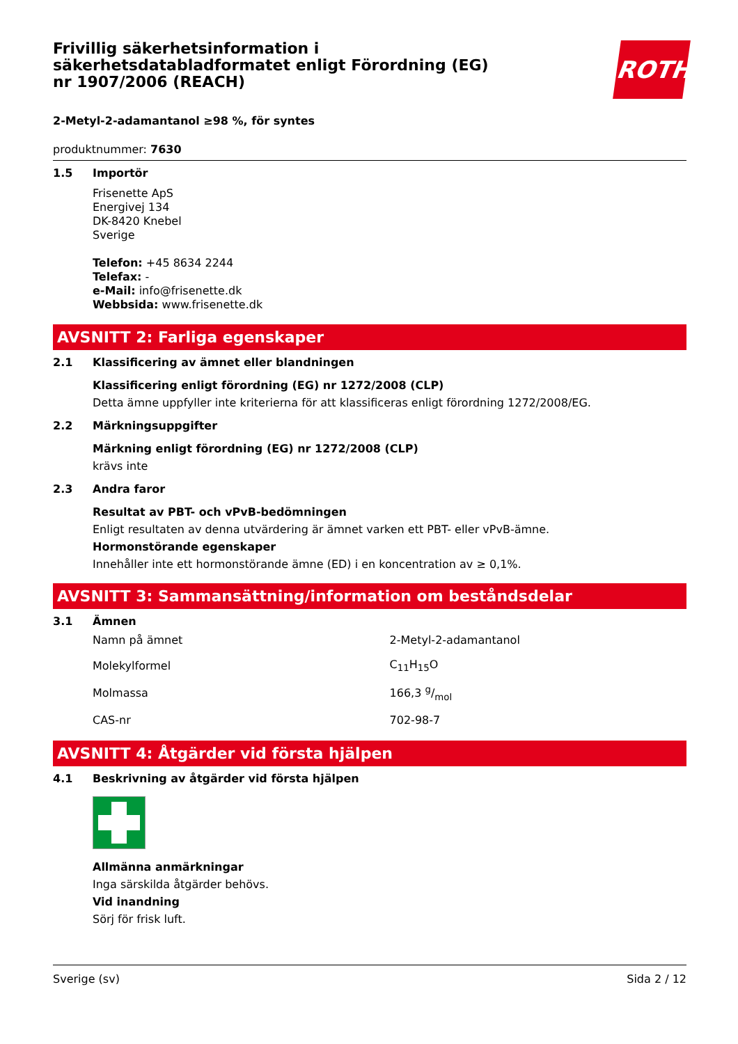Frivillig säkerhetsinformation i säkerhetsdatabladformatet enligt Förordning (EG) nr 1907/2006 (REACH)
ROTH
2-Metyl-2-adamantanol ≥98 %, för syntes
produktnummer: 7630
1.5 Importör
Frisenette ApS
Energivej 134
DK-8420 Knebel
Sverige
Telefon: +45 8634 2244
Telefax: -
e-Mail: info@frisenette.dk
Webbsida: www.frisenette.dk
AVSNITT 2: Farliga egenskaper
2.1 Klassificering av ämnet eller blandningen
Klassificering enligt förordning (EG) nr 1272/2008 (CLP)
Detta ämne uppfyller inte kriterierna för att klassificeras enligt förordning 1272/2008/EG.
2.2 Märkningsuppgifter
Märkning enligt förordning (EG) nr 1272/2008 (CLP)
krävs inte
2.3 Andra faror
Resultat av PBT- och vPvB-bedömningen
Enligt resultaten av denna utvärdering är ämnet varken ett PBT- eller vPvB-ämne.
Hormonstörande egenskaper
Innehåller inte ett hormonstörande ämne (ED) i en koncentration av ≥ 0,1%.
AVSNITT 3: Sammansättning/information om beståndsdelar
3.1 Ämnen
| Namn på ämnet | 2-Metyl-2-adamantanol |
| Molekylformel | C<sub>11</sub>H<sub>15</sub>O |
| Molmassa | 166,3 g/mol |
| CAS-nr | 702-98-7 |
AVSNITT 4: Åtgärder vid första hjälpen
4.1 Beskrivning av åtgärder vid första hjälpen
Allmänna anmärkningar
Inga särskilda åtgärder behövs.
Vid inandning
Sörj för frisk luft.
Sverige (sv) Sida 2 / 12